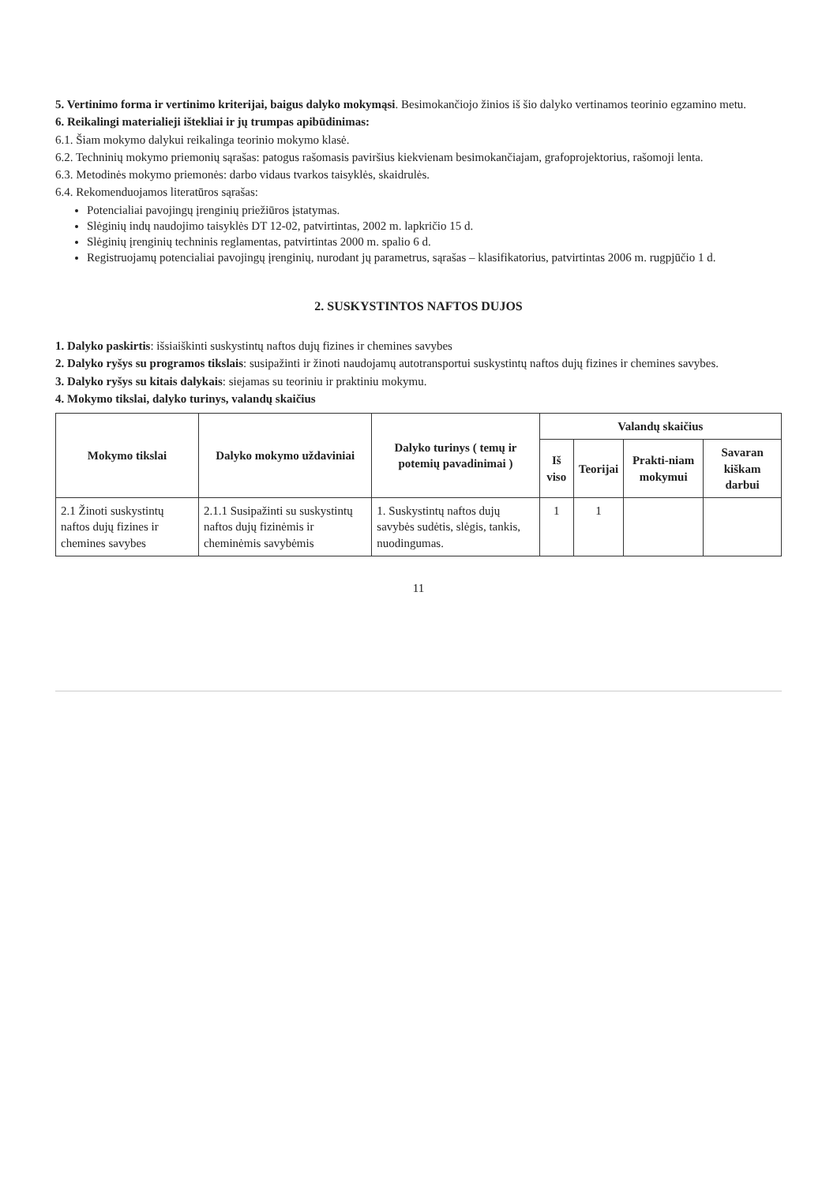5. Vertinimo forma ir vertinimo kriterijai, baigus dalyko mokymąsi. Besimokančiojo žinios iš šio dalyko vertinamos teorinio egzamino metu.
6. Reikalingi materialieji ištekliai ir jų trumpas apibūdinimas:
6.1. Šiam mokymo dalykui reikalinga teorinio mokymo klasė.
6.2. Techninių mokymo priemonių sąrašas: patogus rašomasis paviršius kiekvienam besimokančiajam, grafoprojektorius, rašomoji lenta.
6.3. Metodinės mokymo priemonės: darbo vidaus tvarkos taisyklės, skaidrulės.
6.4. Rekomenduojamos literatūros sąrašas:
Potencialiai pavojingų įrenginių priežiūros įstatymas.
Slėginių indų naudojimo taisyklės DT 12-02, patvirtintas, 2002 m. lapkričio 15 d.
Slėginių įrenginių techninis reglamentas, patvirtintas 2000 m. spalio 6 d.
Registruojamų potencialiai pavojingų įrenginių, nurodant jų parametrus, sąrašas – klasifikatorius, patvirtintas 2006 m. rugpjūčio 1 d.
2. SUSKYSTINTOS NAFTOS DUJOS
1. Dalyko paskirtis: išsiaiškinti suskystintų naftos dujų fizines ir chemines savybes
2. Dalyko ryšys su programos tikslais: susipažinti ir žinoti naudojamų autotransportui suskystintų naftos dujų fizines ir chemines savybes.
3. Dalyko ryšys su kitais dalykais: siejamas su teoriniu ir praktiniu mokymu.
4. Mokymo tikslai, dalyko turinys, valandų skaičius
| Mokymo tikslai | Dalyko mokymo uždaviniai | Dalyko turinys ( temų ir potemių pavadinimai ) | Valandų skaičius | | | |
| --- | --- | --- | --- | --- | --- | --- |
| | | | Iš viso | Teorijai | Prakti-niam mokymui | Savaran kiškam darbui |
| 2.1 Žinoti suskystintų naftos dujų fizines ir chemines savybes | 2.1.1 Susipažinti su suskystintų naftos dujų fizinėmis ir cheminėmis savybėmis | 1. Suskystintų naftos dujų savybės sudėtis, slėgis, tankis, nuodingumas. | 1 | 1 | | |
11